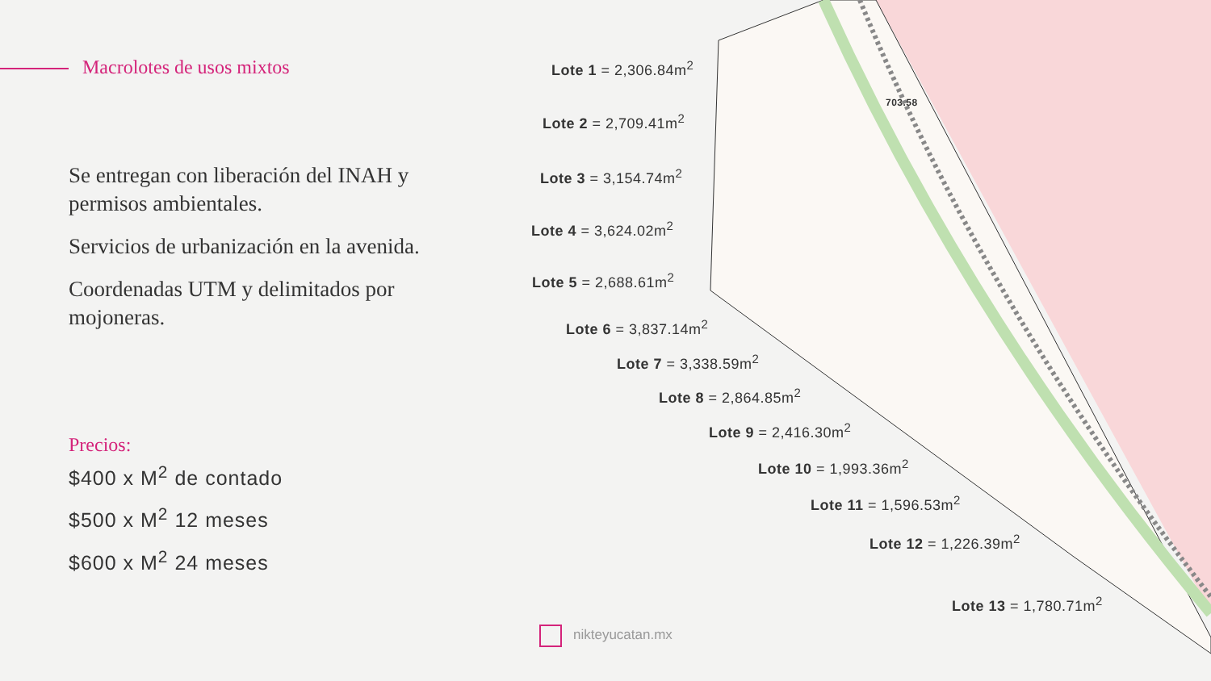Macrolotes de usos mixtos
Se entregan con liberación del INAH y permisos ambientales.
Servicios de urbanización en la avenida.
Coordenadas UTM y delimitados por mojoneras.
Precios:
$400 x M<sup>2</sup> de contado
$500 x M<sup>2</sup> 12 meses
$600 x M<sup>2</sup> 24 meses
Lote 1 = 2,306.84m<sup>2</sup>
Lote 2 = 2,709.41m<sup>2</sup>
Lote 3 = 3,154.74m<sup>2</sup>
Lote 4 = 3,624.02m<sup>2</sup>
Lote 5 = 2,688.61m<sup>2</sup>
Lote 6 = 3,837.14m<sup>2</sup>
Lote 7 = 3,338.59m<sup>2</sup>
Lote 8 = 2,864.85m<sup>2</sup>
Lote 9 = 2,416.30m<sup>2</sup>
Lote 10 = 1,993.36m<sup>2</sup>
Lote 11 = 1,596.53m<sup>2</sup>
Lote 12 = 1,226.39m<sup>2</sup>
Lote 13 = 1,780.71m<sup>2</sup>
703.58
nikteyucatan.mx